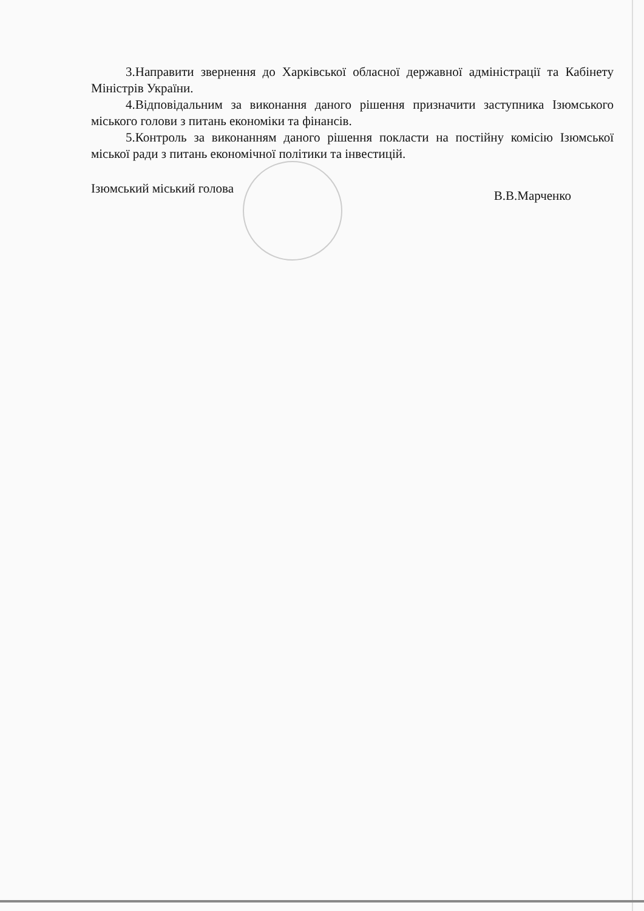3.Направити звернення до Харківської обласної державної адміністрації та Кабінету Міністрів України.
4.Відповідальним за виконання даного рішення призначити заступника Ізюмського міського голови з питань економіки та фінансів.
5.Контроль за виконанням даного рішення покласти на постійну комісію Ізюмської міської ради з питань економічної політики та інвестицій.
Ізюмський міський голова В.В.Марченко